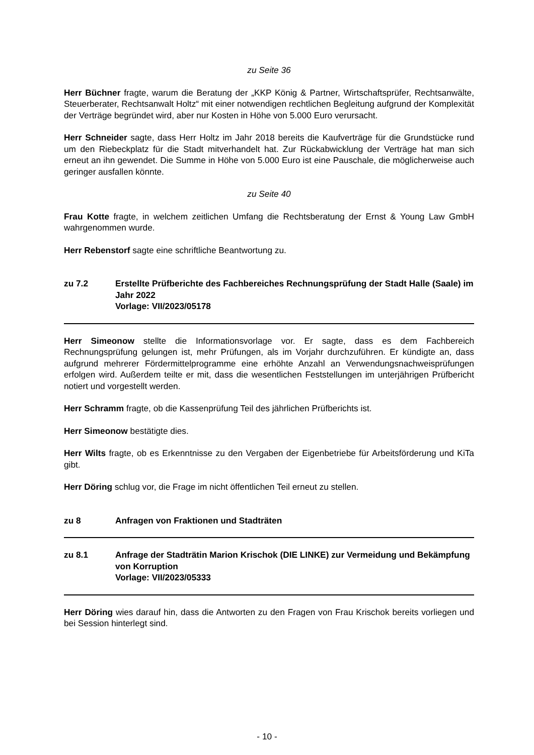zu Seite 36
Herr Büchner fragte, warum die Beratung der „KKP König & Partner, Wirtschaftsprüfer, Rechtsanwälte, Steuerberater, Rechtsanwalt Holtz“ mit einer notwendigen rechtlichen Begleitung aufgrund der Komplexität der Verträge begründet wird, aber nur Kosten in Höhe von 5.000 Euro verursacht.
Herr Schneider sagte, dass Herr Holtz im Jahr 2018 bereits die Kaufverträge für die Grundstücke rund um den Riebeckplatz für die Stadt mitverhandelt hat. Zur Rückabwicklung der Verträge hat man sich erneut an ihn gewendet. Die Summe in Höhe von 5.000 Euro ist eine Pauschale, die möglicherweise auch geringer ausfallen könnte.
zu Seite 40
Frau Kotte fragte, in welchem zeitlichen Umfang die Rechtsberatung der Ernst & Young Law GmbH wahrgenommen wurde.
Herr Rebenstorf sagte eine schriftliche Beantwortung zu.
zu 7.2 Erstellte Prüfberichte des Fachbereiches Rechnungsprüfung der Stadt Halle (Saale) im Jahr 2022
Vorlage: VII/2023/05178
Herr Simeonow stellte die Informationsvorlage vor. Er sagte, dass es dem Fachbereich Rechnungsprüfung gelungen ist, mehr Prüfungen, als im Vorjahr durchzuführen. Er kündigte an, dass aufgrund mehrerer Fördermittelprogramme eine erhöhte Anzahl an Verwendungsnachweisprüfungen erfolgen wird. Außerdem teilte er mit, dass die wesentlichen Feststellungen im unterjährigen Prüfbericht notiert und vorgestellt werden.
Herr Schramm fragte, ob die Kassenprüfung Teil des jährlichen Prüfberichts ist.
Herr Simeonow bestätigte dies.
Herr Wilts fragte, ob es Erkenntnisse zu den Vergaben der Eigenbetriebe für Arbeitsförderung und KiTa gibt.
Herr Döring schlug vor, die Frage im nicht öffentlichen Teil erneut zu stellen.
zu 8 Anfragen von Fraktionen und Stadträten
zu 8.1 Anfrage der Stadträtin Marion Krischok (DIE LINKE) zur Vermeidung und Bekämpfung von Korruption
Vorlage: VII/2023/05333
Herr Döring wies darauf hin, dass die Antworten zu den Fragen von Frau Krischok bereits vorliegen und bei Session hinterlegt sind.
- 10 -